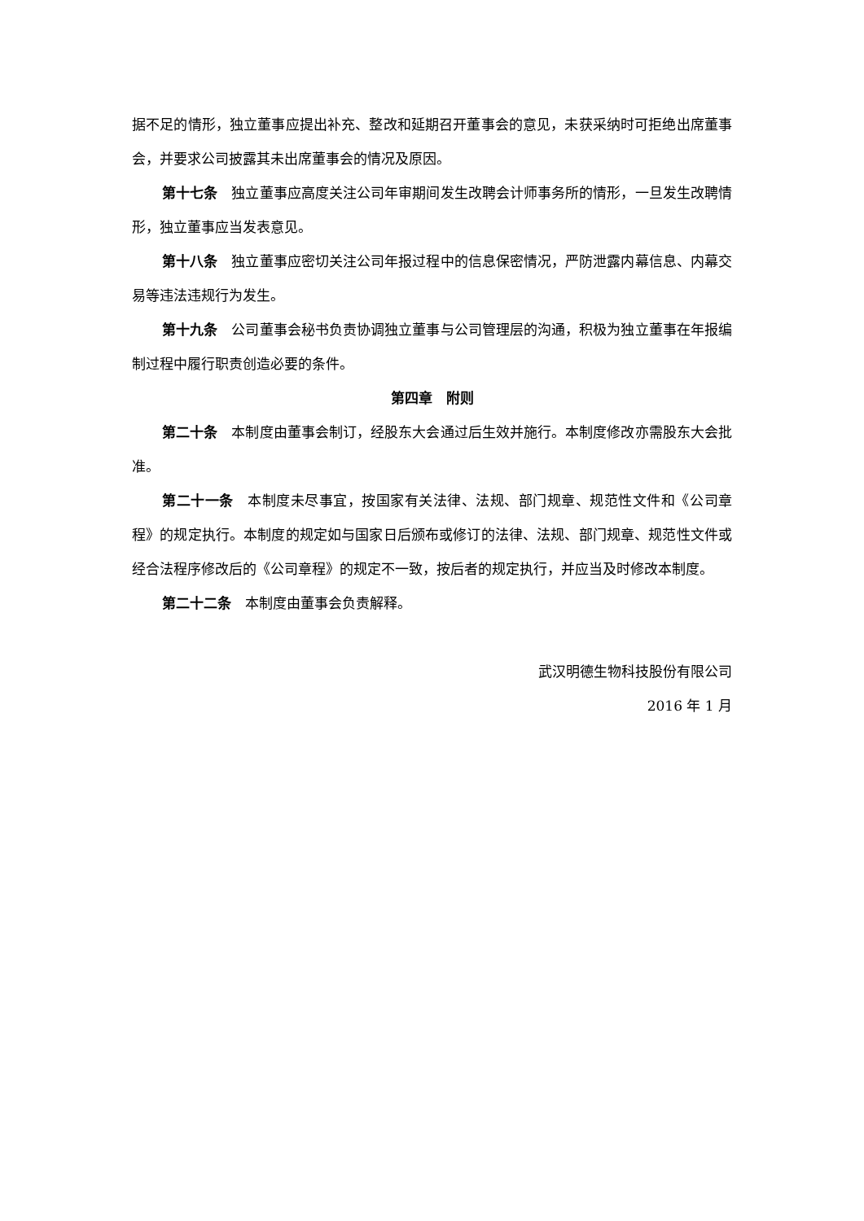据不足的情形，独立董事应提出补充、整改和延期召开董事会的意见，未获采纳时可拒绝出席董事会，并要求公司披露其未出席董事会的情况及原因。
第十七条　独立董事应高度关注公司年审期间发生改聘会计师事务所的情形，一旦发生改聘情形，独立董事应当发表意见。
第十八条　独立董事应密切关注公司年报过程中的信息保密情况，严防泄露内幕信息、内幕交易等违法违规行为发生。
第十九条　公司董事会秘书负责协调独立董事与公司管理层的沟通，积极为独立董事在年报编制过程中履行职责创造必要的条件。
第四章　附则
第二十条　本制度由董事会制订，经股东大会通过后生效并施行。本制度修改亦需股东大会批准。
第二十一条　本制度未尽事宜，按国家有关法律、法规、部门规章、规范性文件和《公司章程》的规定执行。本制度的规定如与国家日后颁布或修订的法律、法规、部门规章、规范性文件或经合法程序修改后的《公司章程》的规定不一致，按后者的规定执行，并应当及时修改本制度。
第二十二条　本制度由董事会负责解释。
武汉明德生物科技股份有限公司
2016 年 1 月